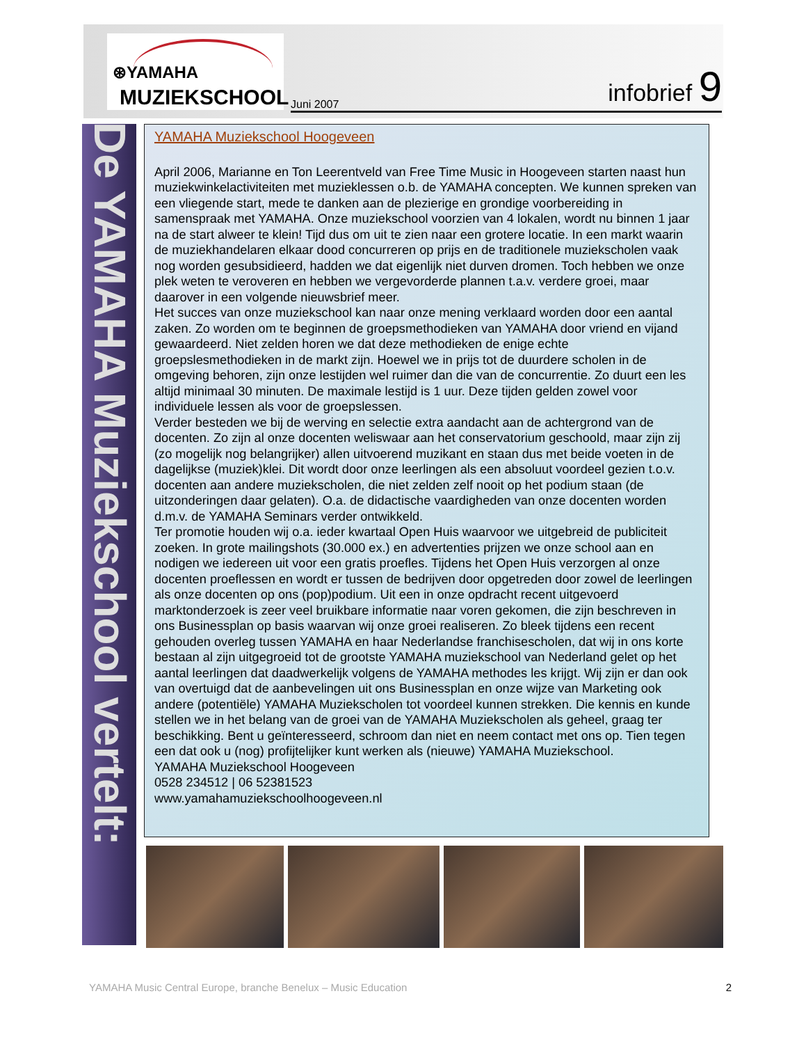⊛YAMAHA
MUZIEKSCHOOL
Juni 2007 infobrief 9
De YAMAHA Muziekschool vertelt:
YAMAHA Muziekschool Hoogeveen
April 2006, Marianne en Ton Leerentveld van Free Time Music in Hoogeveen starten naast hun muziekwinkelactiviteiten met muzieklessen o.b. de YAMAHA concepten. We kunnen spreken van een vliegende start, mede te danken aan de plezierige en grondige voorbereiding in samenspraak met YAMAHA. Onze muziekschool voorzien van 4 lokalen, wordt nu binnen 1 jaar na de start alweer te klein! Tijd dus om uit te zien naar een grotere locatie. In een markt waarin de muziekhandelaren elkaar dood concurreren op prijs en de traditionele muziekscholen vaak nog worden gesubsidieerd, hadden we dat eigenlijk niet durven dromen. Toch hebben we onze plek weten te veroveren en hebben we vergevorderde plannen t.a.v. verdere groei, maar daarover in een volgende nieuwsbrief meer.
Het succes van onze muziekschool kan naar onze mening verklaard worden door een aantal zaken. Zo worden om te beginnen de groepsmethodieken van YAMAHA door vriend en vijand gewaardeerd. Niet zelden horen we dat deze methodieken de enige echte groepslesmethodieken in de markt zijn. Hoewel we in prijs tot de duurdere scholen in de omgeving behoren, zijn onze lestijden wel ruimer dan die van de concurrentie. Zo duurt een les altijd minimaal 30 minuten. De maximale lestijd is 1 uur. Deze tijden gelden zowel voor individuele lessen als voor de groepslessen.
Verder besteden we bij de werving en selectie extra aandacht aan de achtergrond van de docenten. Zo zijn al onze docenten weliswaar aan het conservatorium geschoold, maar zijn zij (zo mogelijk nog belangrijker) allen uitvoerend muzikant en staan dus met beide voeten in de dagelijkse (muziek)klei. Dit wordt door onze leerlingen als een absoluut voordeel gezien t.o.v. docenten aan andere muziekscholen, die niet zelden zelf nooit op het podium staan (de uitzonderingen daar gelaten). O.a. de didactische vaardigheden van onze docenten worden d.m.v. de YAMAHA Seminars verder ontwikkeld.
Ter promotie houden wij o.a. ieder kwartaal Open Huis waarvoor we uitgebreid de publiciteit zoeken. In grote mailingshots (30.000 ex.) en advertenties prijzen we onze school aan en nodigen we iedereen uit voor een gratis proefles. Tijdens het Open Huis verzorgen al onze docenten proeflessen en wordt er tussen de bedrijven door opgetreden door zowel de leerlingen als onze docenten op ons (pop)podium. Uit een in onze opdracht recent uitgevoerd marktonderzoek is zeer veel bruikbare informatie naar voren gekomen, die zijn beschreven in ons Businessplan op basis waarvan wij onze groei realiseren. Zo bleek tijdens een recent gehouden overleg tussen YAMAHA en haar Nederlandse franchisescholen, dat wij in ons korte bestaan al zijn uitgegroeid tot de grootste YAMAHA muziekschool van Nederland gelet op het aantal leerlingen dat daadwerkelijk volgens de YAMAHA methodes les krijgt. Wij zijn er dan ook van overtuigd dat de aanbevelingen uit ons Businessplan en onze wijze van Marketing ook andere (potentiële) YAMAHA Muziekscholen tot voordeel kunnen strekken. Die kennis en kunde stellen we in het belang van de groei van de YAMAHA Muziekscholen als geheel, graag ter beschikking. Bent u geïnteresseerd, schroom dan niet en neem contact met ons op. Tien tegen een dat ook u (nog) profijtelijker kunt werken als (nieuwe) YAMAHA Muziekschool.
YAMAHA Muziekschool Hoogeveen
0528 234512 | 06 52381523
www.yamahamuziekschoolhoogeveen.nl
YAMAHA Music Central Europe, branche Benelux – Music Education 2